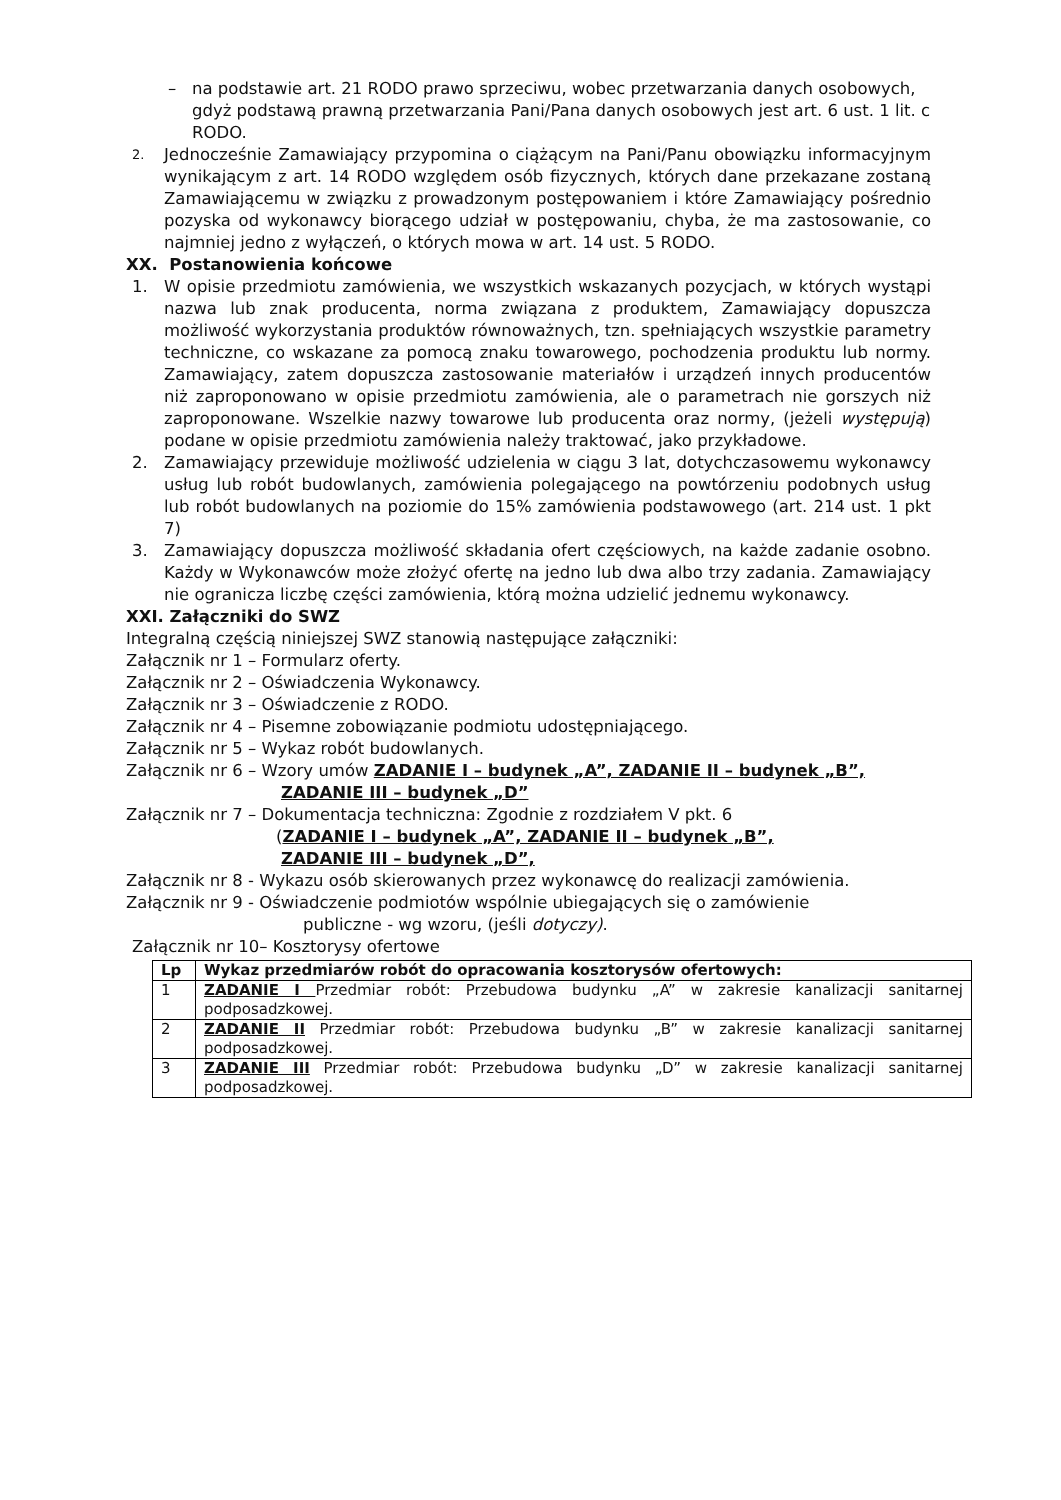– na podstawie art. 21 RODO prawo sprzeciwu, wobec przetwarzania danych osobowych, gdyż podstawą prawną przetwarzania Pani/Pana danych osobowych jest art. 6 ust. 1 lit. c RODO.
2.
Jednocześnie Zamawiający przypomina o ciążącym na Pani/Panu obowiązku informacyjnym wynikającym z art. 14 RODO względem osób fizycznych, których dane przekazane zostaną Zamawiającemu w związku z prowadzonym postępowaniem i które Zamawiający pośrednio pozyska od wykonawcy biorącego udział w postępowaniu, chyba, że ma zastosowanie, co najmniej jedno z wyłączeń, o których mowa w art. 14 ust. 5 RODO.
XX. Postanowienia końcowe
1. W opisie przedmiotu zamówienia, we wszystkich wskazanych pozycjach, w których wystąpi nazwa lub znak producenta, norma związana z produktem, Zamawiający dopuszcza możliwość wykorzystania produktów równoważnych, tzn. spełniających wszystkie parametry techniczne, co wskazane za pomocą znaku towarowego, pochodzenia produktu lub normy. Zamawiający, zatem dopuszcza zastosowanie materiałów i urządzeń innych producentów niż zaproponowano w opisie przedmiotu zamówienia, ale o parametrach nie gorszych niż zaproponowane. Wszelkie nazwy towarowe lub producenta oraz normy, (jeżeli występują) podane w opisie przedmiotu zamówienia należy traktować, jako przykładowe.
2. Zamawiający przewiduje możliwość udzielenia w ciągu 3 lat, dotychczasowemu wykonawcy usług lub robót budowlanych, zamówienia polegającego na powtórzeniu podobnych usług lub robót budowlanych na poziomie do 15% zamówienia podstawowego (art. 214 ust. 1 pkt 7)
3. Zamawiający dopuszcza możliwość składania ofert częściowych, na każde zadanie osobno. Każdy w Wykonawców może złożyć ofertę na jedno lub dwa albo trzy zadania. Zamawiający nie ogranicza liczbę części zamówienia, którą można udzielić jednemu wykonawcy.
XXI. Załączniki do SWZ
Integralną częścią niniejszej SWZ stanowią następujące załączniki:
Załącznik nr 1 – Formularz oferty.
Załącznik nr 2 – Oświadczenia Wykonawcy.
Załącznik nr 3 – Oświadczenie z RODO.
Załącznik nr 4 – Pisemne zobowiązanie podmiotu udostępniającego.
Załącznik nr 5 – Wykaz robót budowlanych.
Załącznik nr 6 – Wzory umów ZADANIE I – budynek „A”, ZADANIE II – budynek „B”,
ZADANIE III – budynek „D”
Załącznik nr 7 – Dokumentacja techniczna: Zgodnie z rozdziałem V pkt. 6
(ZADANIE I – budynek „A”, ZADANIE II – budynek „B”,
ZADANIE III – budynek „D”,
Załącznik nr 8 - Wykazu osób skierowanych przez wykonawcę do realizacji zamówienia.
Załącznik nr 9 - Oświadczenie podmiotów wspólnie ubiegających się o zamówienie
publiczne - wg wzoru, (jeśli dotyczy).
Załącznik nr 10– Kosztorysy ofertowe
| Lp | Wykaz przedmiarów robót do opracowania kosztorysów ofertowych: |
| --- | --- |
| 1 | ZADANIE I Przedmiar robót: Przebudowa budynku „A” w zakresie kanalizacji sanitarnej podposadzkowej. |
| 2 | ZADANIE II Przedmiar robót: Przebudowa budynku „B” w zakresie kanalizacji sanitarnej podposadzkowej. |
| 3 | ZADANIE III Przedmiar robót: Przebudowa budynku „D” w zakresie kanalizacji sanitarnej podposadzkowej. |